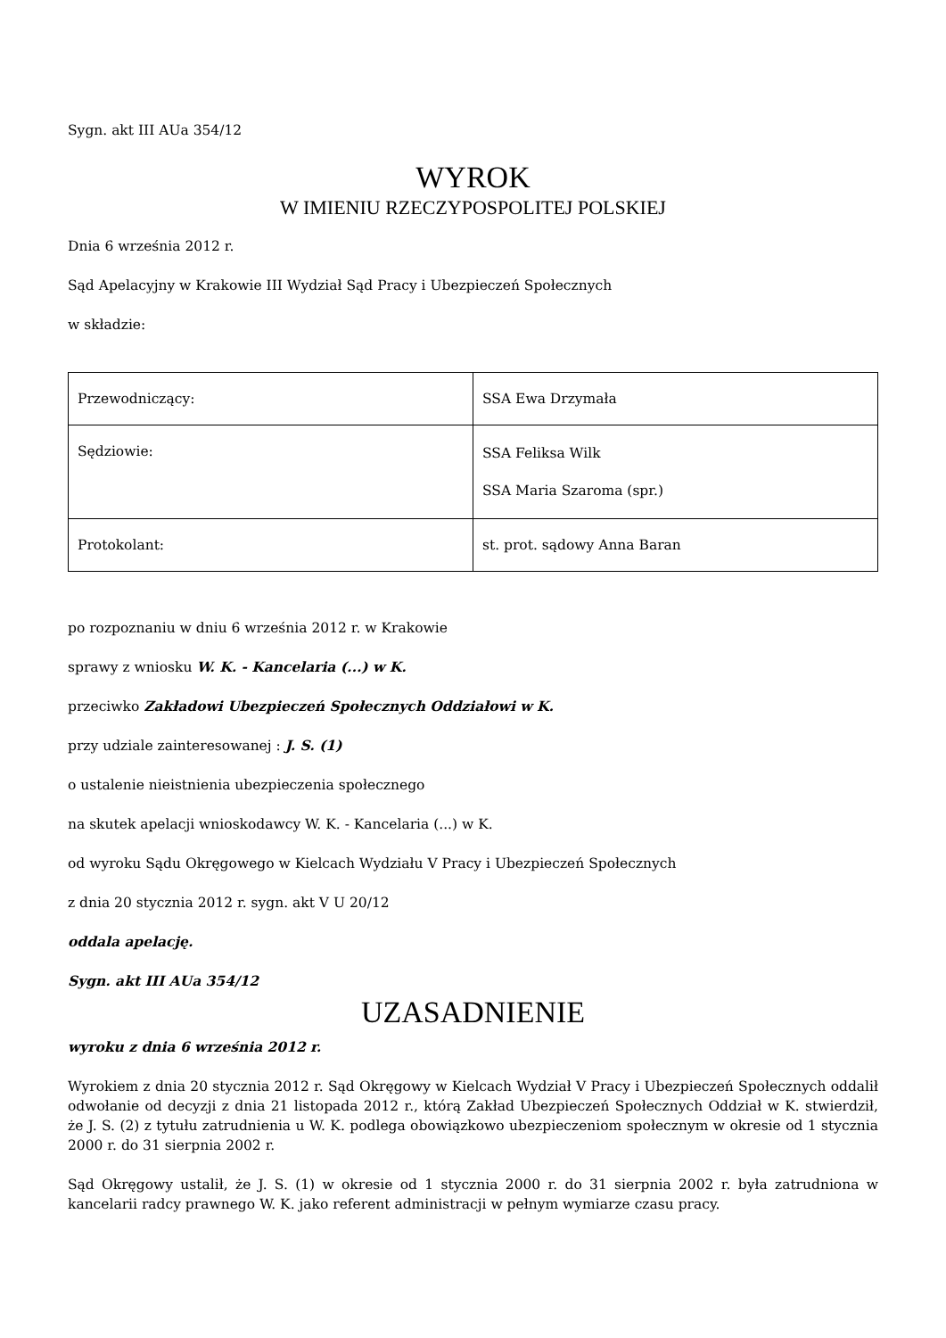Sygn. akt III AUa 354/12
WYROK
W IMIENIU RZECZYPOSPOLITEJ POLSKIEJ
Dnia 6 września 2012 r.
Sąd Apelacyjny w Krakowie III Wydział Sąd Pracy i Ubezpieczeń Społecznych
w składzie:
| Przewodniczący: | SSA Ewa Drzymała |
| Sędziowie: | SSA Feliksa Wilk SSA Maria Szaroma (spr.) |
| Protokolant: | st. prot. sądowy Anna Baran |
po rozpoznaniu w dniu 6 września 2012 r. w Krakowie
sprawy z wniosku W. K. - Kancelaria (...) w K.
przeciwko Zakładowi Ubezpieczeń Społecznych Oddziałowi w K.
przy udziale zainteresowanej : J. S. (1)
o ustalenie nieistnienia ubezpieczenia społecznego
na skutek apelacji wnioskodawcy W. K. - Kancelaria (...) w K.
od wyroku Sądu Okręgowego w Kielcach Wydziału V Pracy i Ubezpieczeń Społecznych
z dnia 20 stycznia 2012 r. sygn. akt V U 20/12
oddala apelację.
Sygn. akt III AUa 354/12
UZASADNIENIE
wyroku z dnia 6 września 2012 r.
Wyrokiem z dnia 20 stycznia 2012 r. Sąd Okręgowy w Kielcach Wydział V Pracy i Ubezpieczeń Społecznych oddalił odwołanie od decyzji z dnia 21 listopada 2012 r., którą Zakład Ubezpieczeń Społecznych Oddział w K. stwierdził, że J. S. (2) z tytułu zatrudnienia u W. K. podlega obowiązkowo ubezpieczeniom społecznym w okresie od 1 stycznia 2000 r. do 31 sierpnia 2002 r.
Sąd Okręgowy ustalił, że J. S. (1) w okresie od 1 stycznia 2000 r. do 31 sierpnia 2002 r. była zatrudniona w kancelarii radcy prawnego W. K. jako referent administracji w pełnym wymiarze czasu pracy.